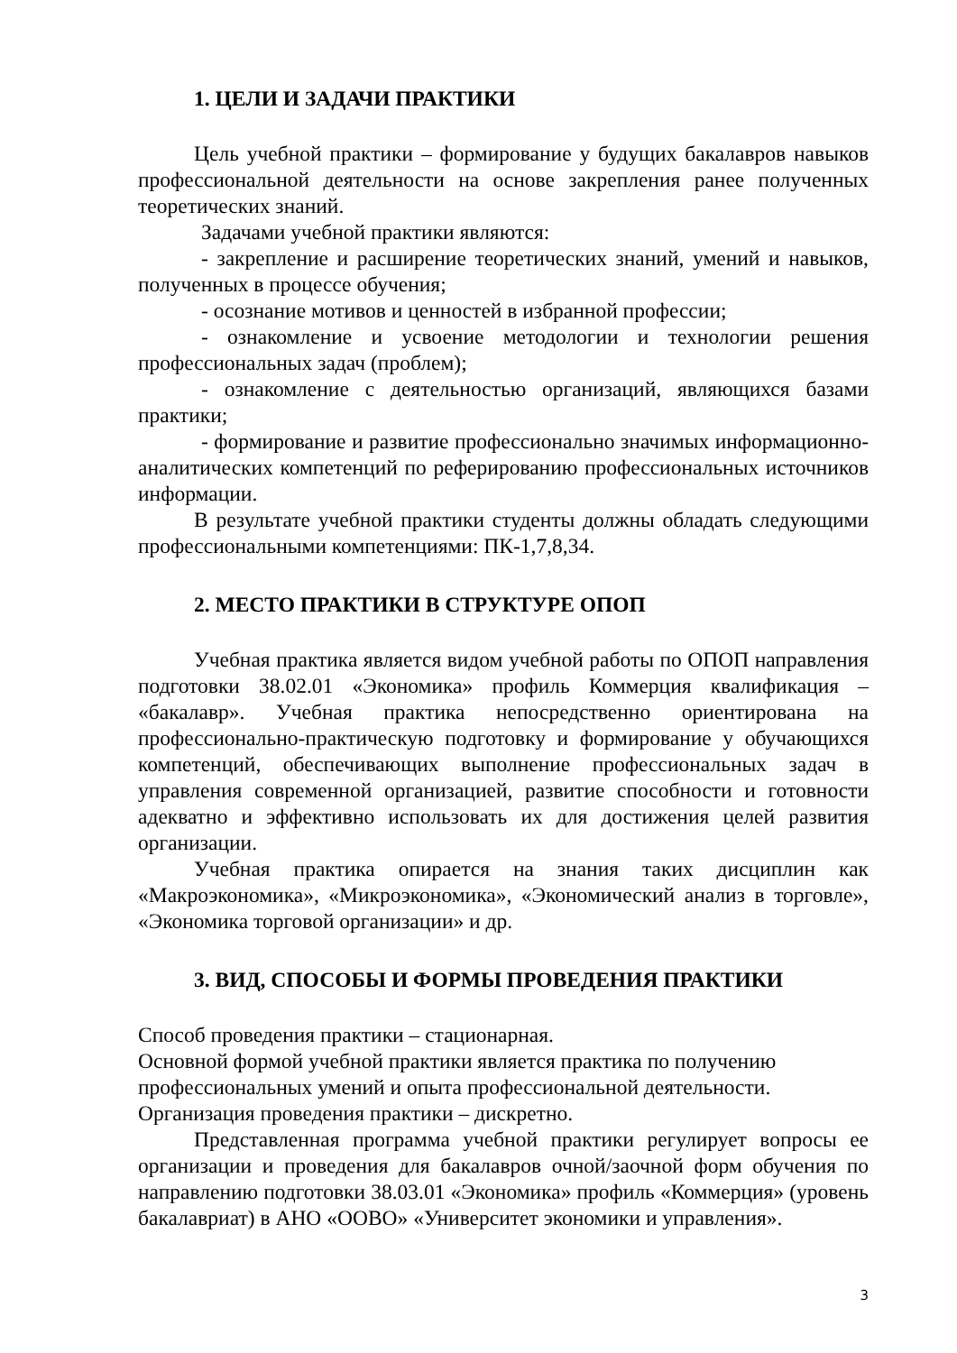1. ЦЕЛИ И ЗАДАЧИ ПРАКТИКИ
Цель учебной практики – формирование у будущих бакалавров навыков профессиональной деятельности на основе закрепления ранее полученных теоретических знаний.
Задачами учебной практики являются:
- закрепление и расширение теоретических знаний, умений и навыков, полученных в процессе обучения;
- осознание мотивов и ценностей в избранной профессии;
- ознакомление и усвоение методологии и технологии решения профессиональных задач (проблем);
- ознакомление с деятельностью организаций, являющихся базами практики;
- формирование и развитие профессионально значимых информационно-аналитических компетенций по реферированию профессиональных источников информации.
В результате учебной практики студенты должны обладать следующими профессиональными компетенциями: ПК-1,7,8,34.
2. МЕСТО ПРАКТИКИ В СТРУКТУРЕ ОПОП
Учебная практика является видом учебной работы по ОПОП направления подготовки 38.02.01 «Экономика» профиль Коммерция квалификация – «бакалавр». Учебная практика непосредственно ориентирована на профессионально-практическую подготовку и формирование у обучающихся компетенций, обеспечивающих выполнение профессиональных задач в управления современной организацией, развитие способности и готовности адекватно и эффективно использовать их для достижения целей развития организации.
Учебная практика опирается на знания таких дисциплин как «Макроэкономика», «Микроэкономика», «Экономический анализ в торговле», «Экономика торговой организации» и др.
3. ВИД, СПОСОБЫ И ФОРМЫ ПРОВЕДЕНИЯ ПРАКТИКИ
Способ проведения практики – стационарная.
Основной формой учебной практики является практика по получению профессиональных умений и опыта профессиональной деятельности.
Организация проведения практики – дискретно.
Представленная программа учебной практики регулирует вопросы ее организации и проведения для бакалавров очной/заочной форм обучения по направлению подготовки 38.03.01 «Экономика» профиль «Коммерция» (уровень бакалавриат) в АНО «ООВО» «Университет экономики и управления».
3